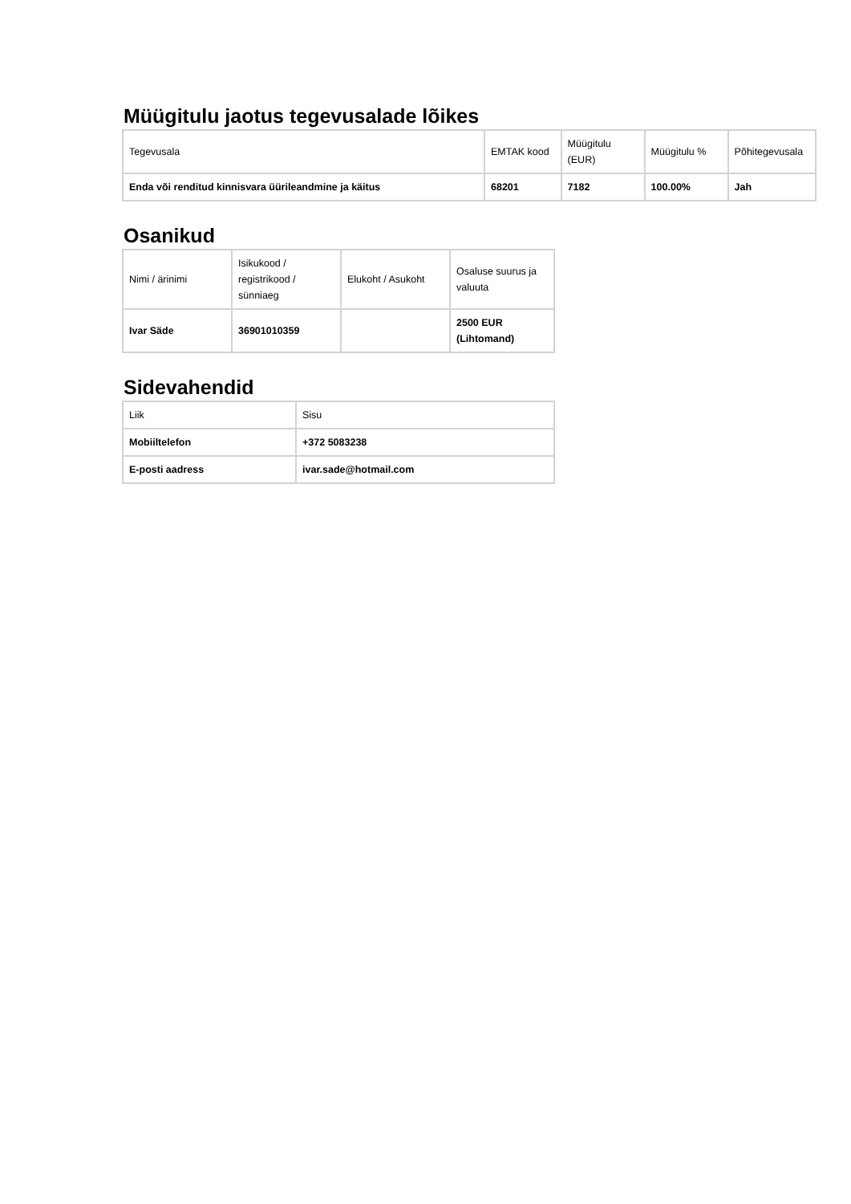Müügitulu jaotus tegevusalade lõikes
| Tegevusala | EMTAK kood | Müügitulu (EUR) | Müügitulu % | Põhitegevusala |
| Enda või renditud kinnisvara üürileandmine ja käitus | 68201 | 7182 | 100.00% | Jah |
Osanikud
| Nimi / ärinimi | Isikukood / registrikood / sünniaeg | Elukoht / Asukoht | Osaluse suurus ja valuuta |
| Ivar Säde | 36901010359 | | 2500 EUR (Lihtomand) |
Sidevahendid
| Liik | Sisu |
| Mobiiltelefon | +372 5083238 |
| E-posti aadress | ivar.sade@hotmail.com |